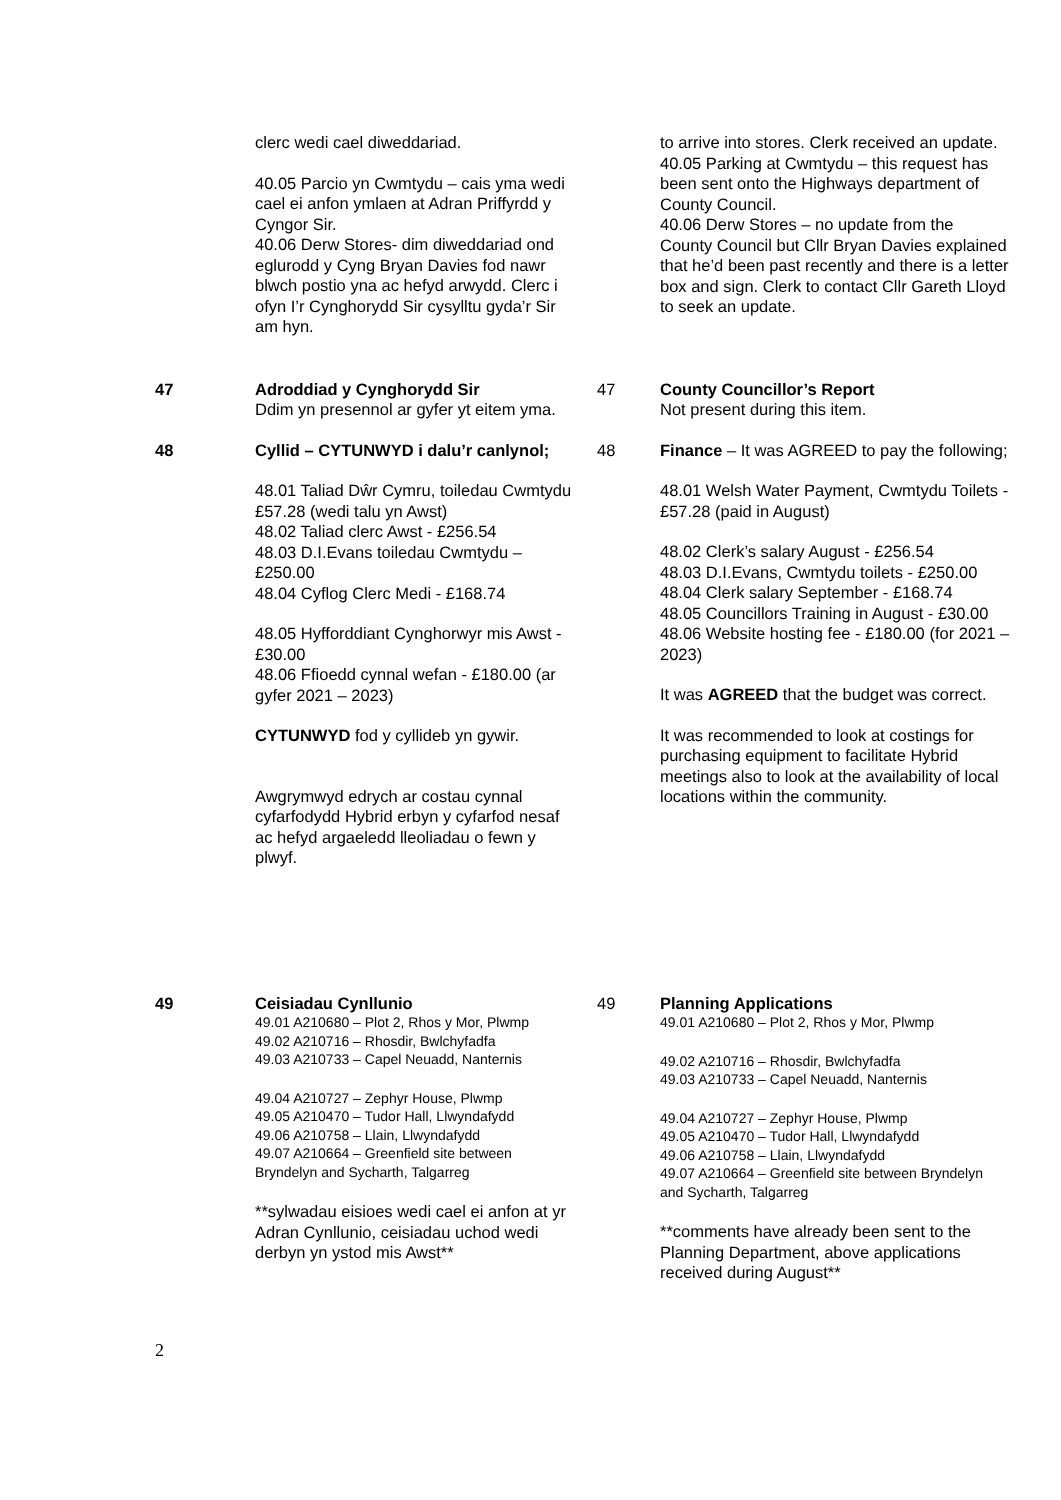clerc wedi cael diweddariad.
40.05 Parcio yn Cwmtydu – cais yma wedi cael ei anfon ymlaen at Adran Priffyrdd y Cyngor Sir.
40.06 Derw Stores- dim diweddariad ond eglurodd y Cyng Bryan Davies fod nawr blwch postio yna ac hefyd arwydd. Clerc i ofyn I’r Cynghorydd Sir cysylltu gyda’r Sir am hyn.
to arrive into stores. Clerk received an update.
40.05 Parking at Cwmtydu – this request has been sent onto the Highways department of County Council.
40.06 Derw Stores – no update from the County Council but Cllr Bryan Davies explained that he’d been past recently and there is a letter box and sign. Clerk to contact Cllr Gareth Lloyd to seek an update.
47 Adroddiad y Cynghorydd Sir
Ddim yn presennol ar gyfer yt eitem yma.
47 County Councillor’s Report
Not present during this item.
48 Cyllid – CYTUNWYD i dalu’r canlynol;
48.01 Taliad Dŵr Cymru, toiledau Cwmtydu £57.28 (wedi talu yn Awst)
48.02 Taliad clerc Awst - £256.54
48.03 D.I.Evans toiledau Cwmtydu – £250.00
48.04 Cyflog Clerc Medi - £168.74
48.05 Hyfforddiant Cynghorwyr mis Awst - £30.00
48.06 Ffioedd cynnal wefan - £180.00 (ar gyfer 2021 – 2023)
CYTUNWYD fod y cyllideb yn gywir.
Awgrymwyd edrych ar costau cynnal cyfarfodydd Hybrid erbyn y cyfarfod nesaf ac hefyd argaeledd lleoliadau o fewn y plwyf.
48 Finance – It was AGREED to pay the following;
48.01 Welsh Water Payment, Cwmtydu Toilets - £57.28 (paid in August)
48.02 Clerk’s salary August - £256.54
48.03 D.I.Evans, Cwmtydu toilets - £250.00
48.04 Clerk salary September - £168.74
48.05 Councillors Training in August - £30.00
48.06 Website hosting fee - £180.00 (for 2021 – 2023)
It was AGREED that the budget was correct.
It was recommended to look at costings for purchasing equipment to facilitate Hybrid meetings also to look at the availability of local locations within the community.
49 Ceisiadau Cynllunio
49.01 A210680 – Plot 2, Rhos y Mor, Plwmp
49.02 A210716 – Rhosdir, Bwlchyfadfa
49.03 A210733 – Capel Neuadd, Nanternis
49.04 A210727 – Zephyr House, Plwmp
49.05 A210470 – Tudor Hall, Llwyndafydd
49.06 A210758 – Llain, Llwyndafydd
49.07 A210664 – Greenfield site between Bryndelyn and Sycharth, Talgarreg
**sylwadau eisioes wedi cael ei anfon at yr Adran Cynllunio, ceisiadau uchod wedi derbyn yn ystod mis Awst**
49 Planning Applications
49.01 A210680 – Plot 2, Rhos y Mor, Plwmp
49.02 A210716 – Rhosdir, Bwlchyfadfa
49.03 A210733 – Capel Neuadd, Nanternis
49.04 A210727 – Zephyr House, Plwmp
49.05 A210470 – Tudor Hall, Llwyndafydd
49.06 A210758 – Llain, Llwyndafydd
49.07 A210664 – Greenfield site between Bryndelyn and Sycharth, Talgarreg
**comments have already been sent to the Planning Department, above applications received during August**
2